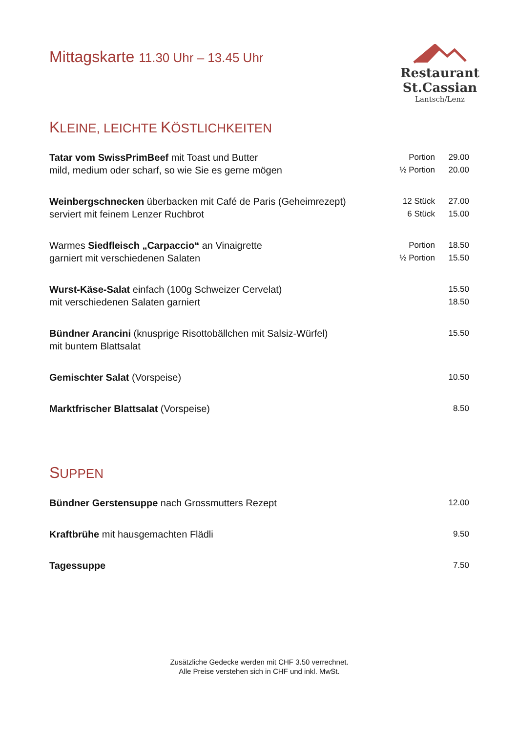Mittagskarte 11.30 Uhr – 13.45 Uhr
Restaurant St.Cassian
Lantsch/Lenz
KLEINE, LEICHTE KÖSTLICHKEITEN
| Tatar vom SwissPrimBeef mit Toast und Butter | Portion | 29.00 |
| mild, medium oder scharf, so wie Sie es gerne mögen | ½ Portion | 20.00 |
| Weinbergschnecken überbacken mit Café de Paris (Geheimrezept) | 12 Stück | 27.00 |
| serviert mit feinem Lenzer Ruchbrot | 6 Stück | 15.00 |
| Warmes Siedfleisch „Carpaccio“ an Vinaigrette | Portion | 18.50 |
| garniert mit verschiedenen Salaten | ½ Portion | 15.50 |
| Wurst-Käse-Salat einfach (100g Schweizer Cervelat) | | 15.50 |
| mit verschiedenen Salaten garniert | | 18.50 |
| Bündner Arancini (knusprige Risottobällchen mit Salsiz-Würfel) | | 15.50 |
| mit buntem Blattsalat | | |
| Gemischter Salat (Vorspeise) | | 10.50 |
| Marktfrischer Blattsalat (Vorspeise) | | 8.50 |
SUPPEN
| Bündner Gerstensuppe nach Grossmutters Rezept | | 12.00 |
| Kraftbrühe mit hausgemachten Flädli | | 9.50 |
| Tagessuppe | | 7.50 |
Zusätzliche Gedecke werden mit CHF 3.50 verrechnet.
Alle Preise verstehen sich in CHF und inkl. MwSt.